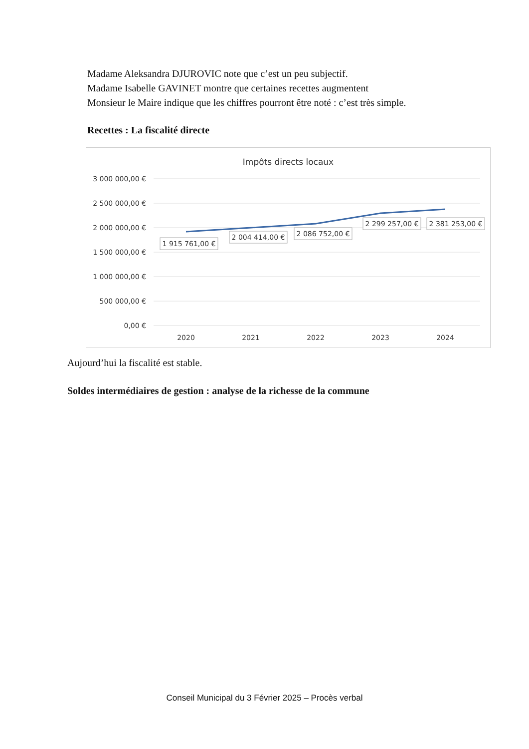Madame Aleksandra DJUROVIC note que c’est un peu subjectif.
Madame Isabelle GAVINET montre que certaines recettes augmentent
Monsieur le Maire indique que les chiffres pourront être noté : c’est très simple.
Recettes : La fiscalité directe
Impôts directs locaux
3 000 000,00 €
2 500 000,00 €
2 000 000,00 €
1 500 000,00 €
1 000 000,00 €
500 000,00 €
0,00 €
2020
2021
2022
2023
2024
1 915 761,00 €
2 004 414,00 €
2 086 752,00 €
2 299 257,00 €
2 381 253,00 €
Aujourd’hui la fiscalité est stable.
Soldes intermédiaires de gestion : analyse de la richesse de la commune
Conseil Municipal du 3 Février 2025 – Procès verbal